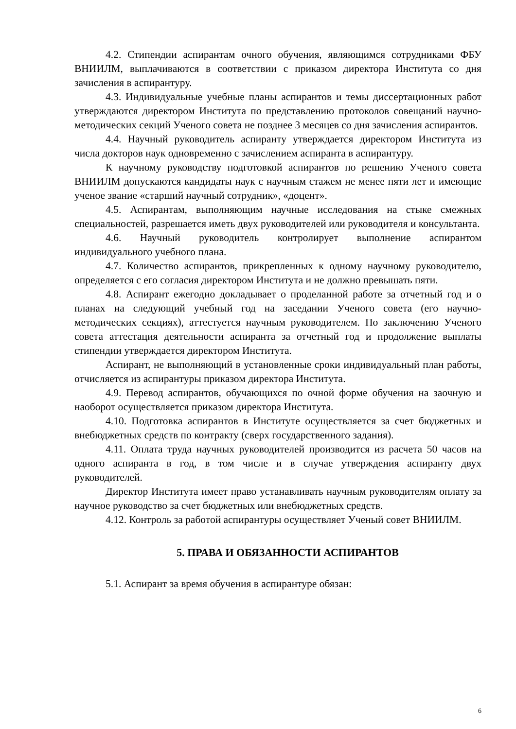4.2. Стипендии аспирантам очного обучения, являющимся сотрудниками ФБУ ВНИИЛМ, выплачиваются в соответствии с приказом директора Института со дня зачисления в аспирантуру.
4.3. Индивидуальные учебные планы аспирантов и темы диссертационных работ утверждаются директором Института по представлению протоколов совещаний научно-методических секций Ученого совета не позднее 3 месяцев со дня зачисления аспирантов.
4.4. Научный руководитель аспиранту утверждается директором Института из числа докторов наук одновременно с зачислением аспиранта в аспирантуру.
К научному руководству подготовкой аспирантов по решению Ученого совета ВНИИЛМ допускаются кандидаты наук с научным стажем не менее пяти лет и имеющие ученое звание «старший научный сотрудник», «доцент».
4.5. Аспирантам, выполняющим научные исследования на стыке смежных специальностей, разрешается иметь двух руководителей или руководителя и консультанта.
4.6. Научный руководитель контролирует выполнение аспирантом индивидуального учебного плана.
4.7. Количество аспирантов, прикрепленных к одному научному руководителю, определяется с его согласия директором Института и не должно превышать пяти.
4.8. Аспирант ежегодно докладывает о проделанной работе за отчетный год и о планах на следующий учебный год на заседании Ученого совета (его научно-методических секциях), аттестуется научным руководителем. По заключению Ученого совета аттестация деятельности аспиранта за отчетный год и продолжение выплаты стипендии утверждается директором Института.
Аспирант, не выполняющий в установленные сроки индивидуальный план работы, отчисляется из аспирантуры приказом директора Института.
4.9. Перевод аспирантов, обучающихся по очной форме обучения на заочную и наоборот осуществляется приказом директора Института.
4.10. Подготовка аспирантов в Институте осуществляется за счет бюджетных и внебюджетных средств по контракту (сверх государственного задания).
4.11. Оплата труда научных руководителей производится из расчета 50 часов на одного аспиранта в год, в том числе и в случае утверждения аспиранту двух руководителей.
Директор Института имеет право устанавливать научным руководителям оплату за научное руководство за счет бюджетных или внебюджетных средств.
4.12. Контроль за работой аспирантуры осуществляет Ученый совет ВНИИЛМ.
5. ПРАВА И ОБЯЗАННОСТИ АСПИРАНТОВ
5.1. Аспирант за время обучения в аспирантуре обязан:
6